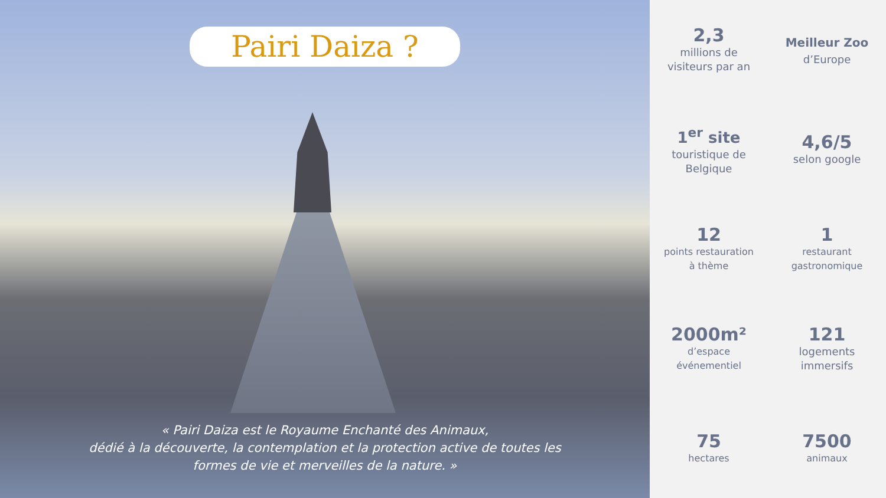Pairi Daiza ?
« Pairi Daiza est le Royaume Enchanté des Animaux,
dédié à la découverte, la contemplation et la protection active de toutes les
formes de vie et merveilles de la nature. »
2,3
millions de
visiteurs par an
Meilleur Zoo
d’Europe
1<sup>er</sup> site
touristique de
Belgique
4,6/5
selon google
12
points restauration
à thème
1
restaurant
gastronomique
2000m²
d’espace
événementiel
121
logements
immersifs
75
hectares
7500
animaux